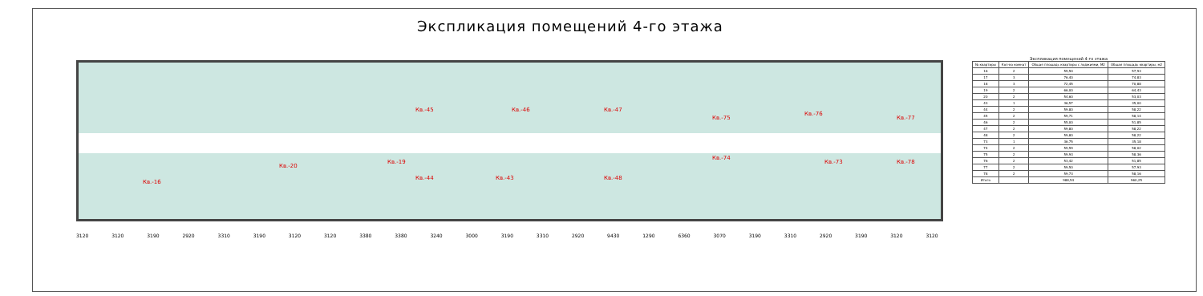Экспликация помещений 4-го этажа
Кв.-16
Кв.-20
Кв.-19
Кв.-45 Кв.-46 Кв.-47
Кв.-75
Кв.-76
Кв.-77
Кв.-44 Кв.-43 Кв.-48
Кв.-74
Кв.-73 Кв.-78
3120 3120 3190 2920 3310 3190 3120 3120 3380 3380 3240 3000 3190 3310 2920 9430 1290 6360 3070 3190 3310 2920 3190 3120 3120
Экспликация помещений 4-го этажа
| № квартиры | Кол-во комнат | Общая площадь квартиры с лоджиями, М2 | Общая площадь квартиры, м2 |
| --- | --- | --- | --- |
| 16 | 2 | 59,50 | 57,93 |
| 17 | 3 | 76,40 | 74,83 |
| 18 | 3 | 72,45 | 70,88 |
| 19 | 2 | 66,00 | 64,43 |
| 20 | 2 | 54,60 | 53,03 |
| 43 | 1 | 36,57 | 35,00 |
| 44 | 2 | 59,80 | 58,22 |
| 45 | 2 | 59,71 | 58,14 |
| 46 | 2 | 55,00 | 51,85 |
| 47 | 2 | 59,80 | 58,22 |
| 48 | 2 | 59,80 | 58,22 |
| 73 | 1 | 36,75 | 35,18 |
| 74 | 2 | 59,59 | 58,02 |
| 75 | 2 | 59,93 | 58,36 |
| 76 | 2 | 53,42 | 51,85 |
| 77 | 2 | 59,50 | 57,93 |
| 78 | 2 | 59,73 | 58,16 |
| Итого | | 988,54 | 960,25 |